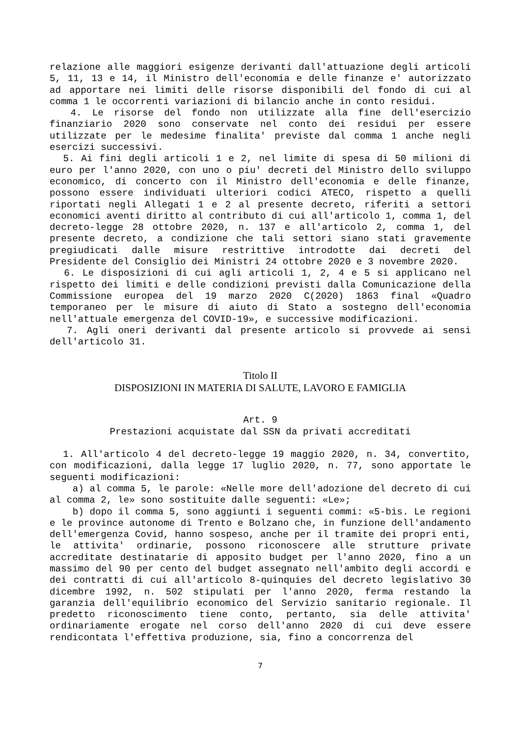relazione alle maggiori esigenze derivanti dall'attuazione degli articoli 5, 11, 13 e 14, il Ministro dell'economia e delle finanze e' autorizzato ad apportare nei limiti delle risorse disponibili del fondo di cui al comma 1 le occorrenti variazioni di bilancio anche in conto residui.
4. Le risorse del fondo non utilizzate alla fine dell'esercizio finanziario 2020 sono conservate nel conto dei residui per essere utilizzate per le medesime finalita' previste dal comma 1 anche negli esercizi successivi.
5. Ai fini degli articoli 1 e 2, nel limite di spesa di 50 milioni di euro per l'anno 2020, con uno o piu' decreti del Ministro dello sviluppo economico, di concerto con il Ministro dell'economia e delle finanze, possono essere individuati ulteriori codici ATECO, rispetto a quelli riportati negli Allegati 1 e 2 al presente decreto, riferiti a settori economici aventi diritto al contributo di cui all'articolo 1, comma 1, del decreto-legge 28 ottobre 2020, n. 137 e all'articolo 2, comma 1, del presente decreto, a condizione che tali settori siano stati gravemente pregiudicati dalle misure restrittive introdotte dai decreti del Presidente del Consiglio dei Ministri 24 ottobre 2020 e 3 novembre 2020.
6. Le disposizioni di cui agli articoli 1, 2, 4 e 5 si applicano nel rispetto dei limiti e delle condizioni previsti dalla Comunicazione della Commissione europea del 19 marzo 2020 C(2020) 1863 final «Quadro temporaneo per le misure di aiuto di Stato a sostegno dell'economia nell'attuale emergenza del COVID-19», e successive modificazioni.
7. Agli oneri derivanti dal presente articolo si provvede ai sensi dell'articolo 31.
Titolo II
DISPOSIZIONI IN MATERIA DI SALUTE, LAVORO E FAMIGLIA
Art. 9
Prestazioni acquistate dal SSN da privati accreditati
1. All'articolo 4 del decreto-legge 19 maggio 2020, n. 34, convertito, con modificazioni, dalla legge 17 luglio 2020, n. 77, sono apportate le seguenti modificazioni:
a) al comma 5, le parole: «Nelle more dell'adozione del decreto di cui al comma 2, le» sono sostituite dalle seguenti: «Le»;
b) dopo il comma 5, sono aggiunti i seguenti commi: «5-bis. Le regioni e le province autonome di Trento e Bolzano che, in funzione dell'andamento dell'emergenza Covid, hanno sospeso, anche per il tramite dei propri enti, le attivita' ordinarie, possono riconoscere alle strutture private accreditate destinatarie di apposito budget per l'anno 2020, fino a un massimo del 90 per cento del budget assegnato nell'ambito degli accordi e dei contratti di cui all'articolo 8-quinquies del decreto legislativo 30 dicembre 1992, n. 502 stipulati per l'anno 2020, ferma restando la garanzia dell'equilibrio economico del Servizio sanitario regionale. Il predetto riconoscimento tiene conto, pertanto, sia delle attivita' ordinariamente erogate nel corso dell'anno 2020 di cui deve essere rendicontata l'effettiva produzione, sia, fino a concorrenza del
7